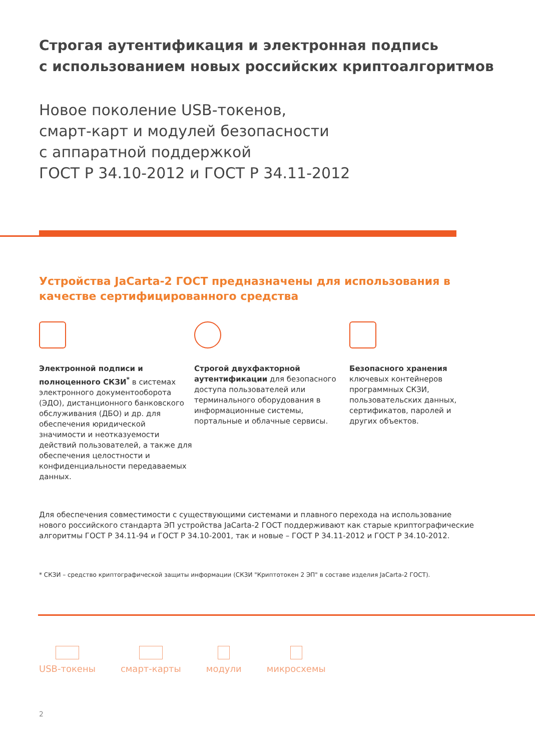Строгая аутентификация и электронная подпись
с использованием новых российских криптоалгоритмов
Новое поколение USB-токенов,
смарт-карт и модулей безопасности
с аппаратной поддержкой
ГОСТ Р 34.10-2012 и ГОСТ Р 34.11-2012
Устройства JaCarta-2 ГОСТ предназначены для использования в качестве сертифицированного средства
Электронной подписи и полноценного СКЗИ<sup>*</sup> в системах электронного документооборота (ЭДО), дистанционного банковского обслуживания (ДБО) и др. для обеспечения юридической значимости и неотказуемости действий пользователей, а также для обеспечения целостности и конфиденциальности передаваемых данных.
Строгой двухфакторной аутентификации для безопасного доступа пользователей или терминального оборудования в информационные системы, портальные и облачные сервисы.
Безопасного хранения ключевых контейнеров программных СКЗИ, пользовательских данных, сертификатов, паролей и других объектов.
Для обеспечения совместимости с существующими системами и плавного перехода на использование нового российского стандарта ЭП устройства JaCarta-2 ГОСТ поддерживают как старые криптографические алгоритмы ГОСТ Р 34.11-94 и ГОСТ Р 34.10-2001, так и новые – ГОСТ Р 34.11-2012 и ГОСТ Р 34.10-2012.
* СКЗИ – средство криптографической защиты информации (СКЗИ "Криптотокен 2 ЭП" в составе изделия JaCarta-2 ГОСТ).
USB-токены смарт-карты модули микросхемы
2